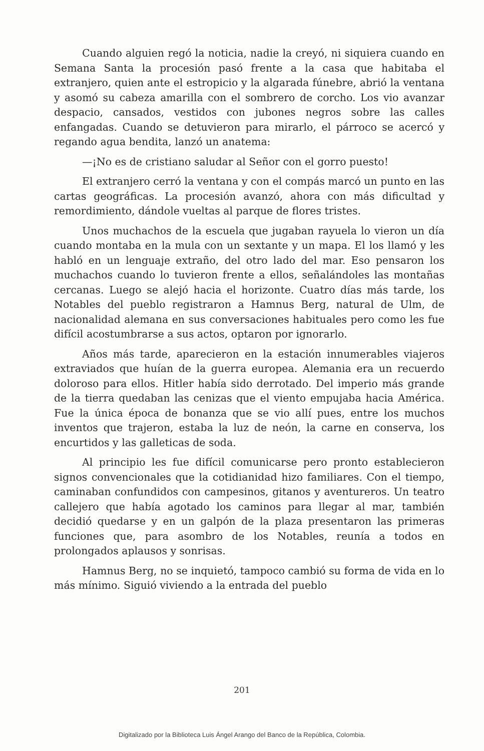Cuando alguien regó la noticia, nadie la creyó, ni siquiera cuando en Semana Santa la procesión pasó frente a la casa que habitaba el extranjero, quien ante el estropicio y la algarada fúnebre, abrió la ventana y asomó su cabeza amarilla con el sombrero de corcho. Los vio avanzar despacio, cansados, vestidos con jubones negros sobre las calles enfangadas. Cuando se detuvieron para mirarlo, el párroco se acercó y regando agua bendita, lanzó un anatema:
—¡No es de cristiano saludar al Señor con el gorro puesto!
El extranjero cerró la ventana y con el compás marcó un punto en las cartas geográficas. La procesión avanzó, ahora con más dificultad y remordimiento, dándole vueltas al parque de flores tristes.
Unos muchachos de la escuela que jugaban rayuela lo vieron un día cuando montaba en la mula con un sextante y un mapa. El los llamó y les habló en un lenguaje extraño, del otro lado del mar. Eso pensaron los muchachos cuando lo tuvieron frente a ellos, señalándoles las montañas cercanas. Luego se alejó hacia el horizonte. Cuatro días más tarde, los Notables del pueblo registraron a Hamnus Berg, natural de Ulm, de nacionalidad alemana en sus conversaciones habituales pero como les fue difícil acostumbrarse a sus actos, optaron por ignorarlo.
Años más tarde, aparecieron en la estación innumerables viajeros extraviados que huían de la guerra europea. Alemania era un recuerdo doloroso para ellos. Hitler había sido derrotado. Del imperio más grande de la tierra quedaban las cenizas que el viento empujaba hacia América. Fue la única época de bonanza que se vio allí pues, entre los muchos inventos que trajeron, estaba la luz de neón, la carne en conserva, los encurtidos y las galleticas de soda.
Al principio les fue difícil comunicarse pero pronto establecieron signos convencionales que la cotidianidad hizo familiares. Con el tiempo, caminaban confundidos con campesinos, gitanos y aventureros. Un teatro callejero que había agotado los caminos para llegar al mar, también decidió quedarse y en un galpón de la plaza presentaron las primeras funciones que, para asombro de los Notables, reunía a todos en prolongados aplausos y sonrisas.
Hamnus Berg, no se inquietó, tampoco cambió su forma de vida en lo más mínimo. Siguió viviendo a la entrada del pueblo
201
Digitalizado por la Biblioteca Luis Ángel Arango del Banco de la República, Colombia.